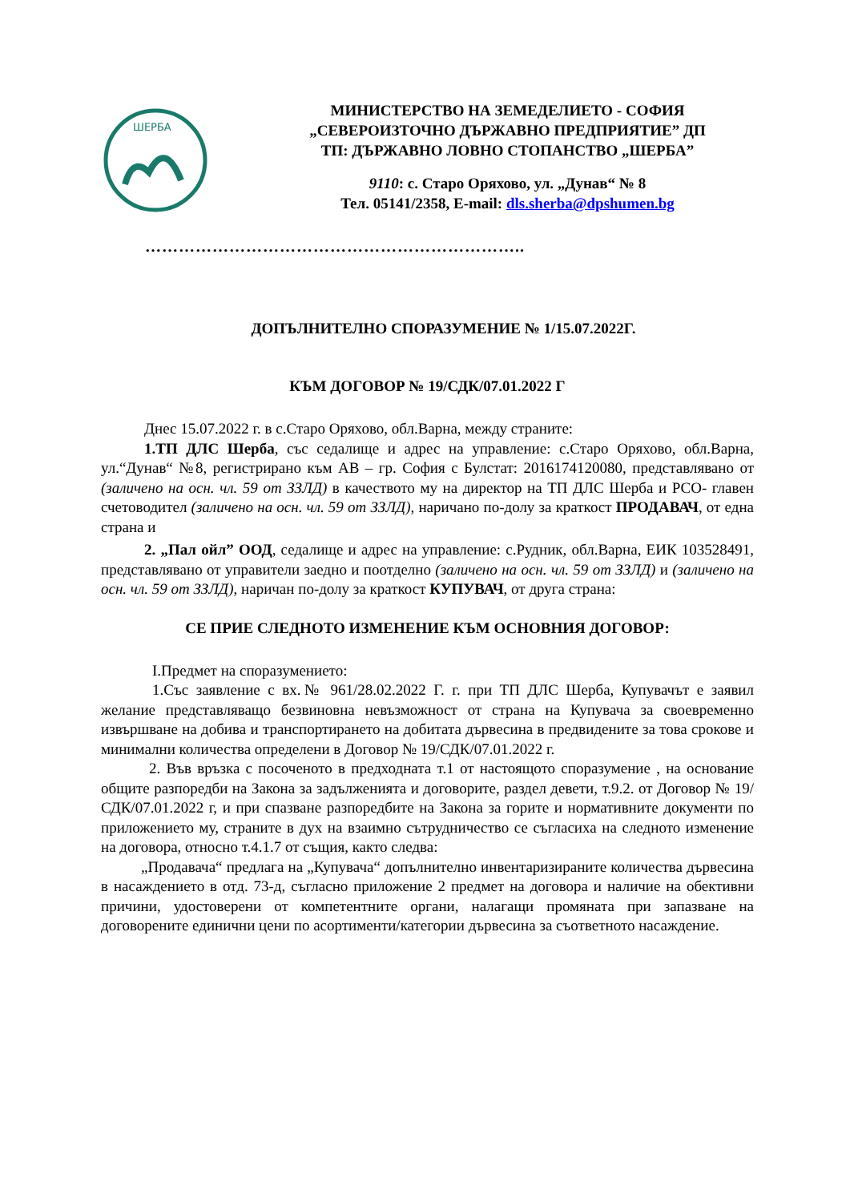ШЕРБА
МИНИСТЕРСТВО НА ЗЕМЕДЕЛИЕТО - СОФИЯ
„СЕВЕРОИЗТОЧНО ДЪРЖАВНО ПРЕДПРИЯТИЕ” ДП
ТП: ДЪРЖАВНО ЛОВНО СТОПАНСТВО „ШЕРБА”
9110: с. Старо Оряхово, ул. „Дунав“ № 8
Тел. 05141/2358, E-mail: dls.sherba@dpshumen.bg
…………………………………………………………..
ДОПЪЛНИТЕЛНО СПОРАЗУМЕНИЕ № 1/15.07.2022Г.
КЪМ ДОГОВОР № 19/СДК/07.01.2022 Г
Днес 15.07.2022 г. в с.Старо Оряхово, обл.Варна, между страните:
1.ТП ДЛС Шерба, със седалище и адрес на управление: с.Старо Оряхово, обл.Варна, ул.“Дунав“ №8, регистрирано към АВ – гр. София с Булстат: 2016174120080, представлявано от (заличено на осн. чл. 59 от ЗЗЛД) в качеството му на директор на ТП ДЛС Шерба и РСО- главен счетоводител (заличено на осн. чл. 59 от ЗЗЛД), наричано по-долу за краткост ПРОДАВАЧ, от една страна и
2. „Пал ойл” ООД, седалище и адрес на управление: с.Рудник, обл.Варна, ЕИК 103528491, представлявано от управители заедно и поотделно (заличено на осн. чл. 59 от ЗЗЛД) и (заличено на осн. чл. 59 от ЗЗЛД), наричан по-долу за краткост КУПУВАЧ, от друга страна:
СЕ ПРИЕ СЛЕДНОТО ИЗМЕНЕНИЕ КЪМ ОСНОВНИЯ ДОГОВОР:
I.Предмет на споразумението:
1.Със заявление с вх.№ 961/28.02.2022 Г. г. при ТП ДЛС Шерба, Купувачът е заявил желание представляващо безвиновна невъзможност от страна на Купувача за своевременно извършване на добива и транспортирането на добитата дървесина в предвидените за това срокове и минимални количества определени в Договор № 19/СДК/07.01.2022 г.
2. Във връзка с посоченото в предходната т.1 от настоящото споразумение , на основание общите разпоредби на Закона за задълженията и договорите, раздел девети, т.9.2. от Договор № 19/СДК/07.01.2022 г, и при спазване разпоредбите на Закона за горите и нормативните документи по приложението му, страните в дух на взаимно сътрудничество се съгласиха на следното изменение на договора, относно т.4.1.7 от същия, както следва:
„Продавача“ предлага на „Купувача“ допълнително инвентаризираните количества дървесина в насаждението в отд. 73-д, съгласно приложение 2 предмет на договора и наличие на обективни причини, удостоверени от компетентните органи, налагащи промяната при запазване на договорените единични цени по асортименти/категории дървесина за съответното насаждение.